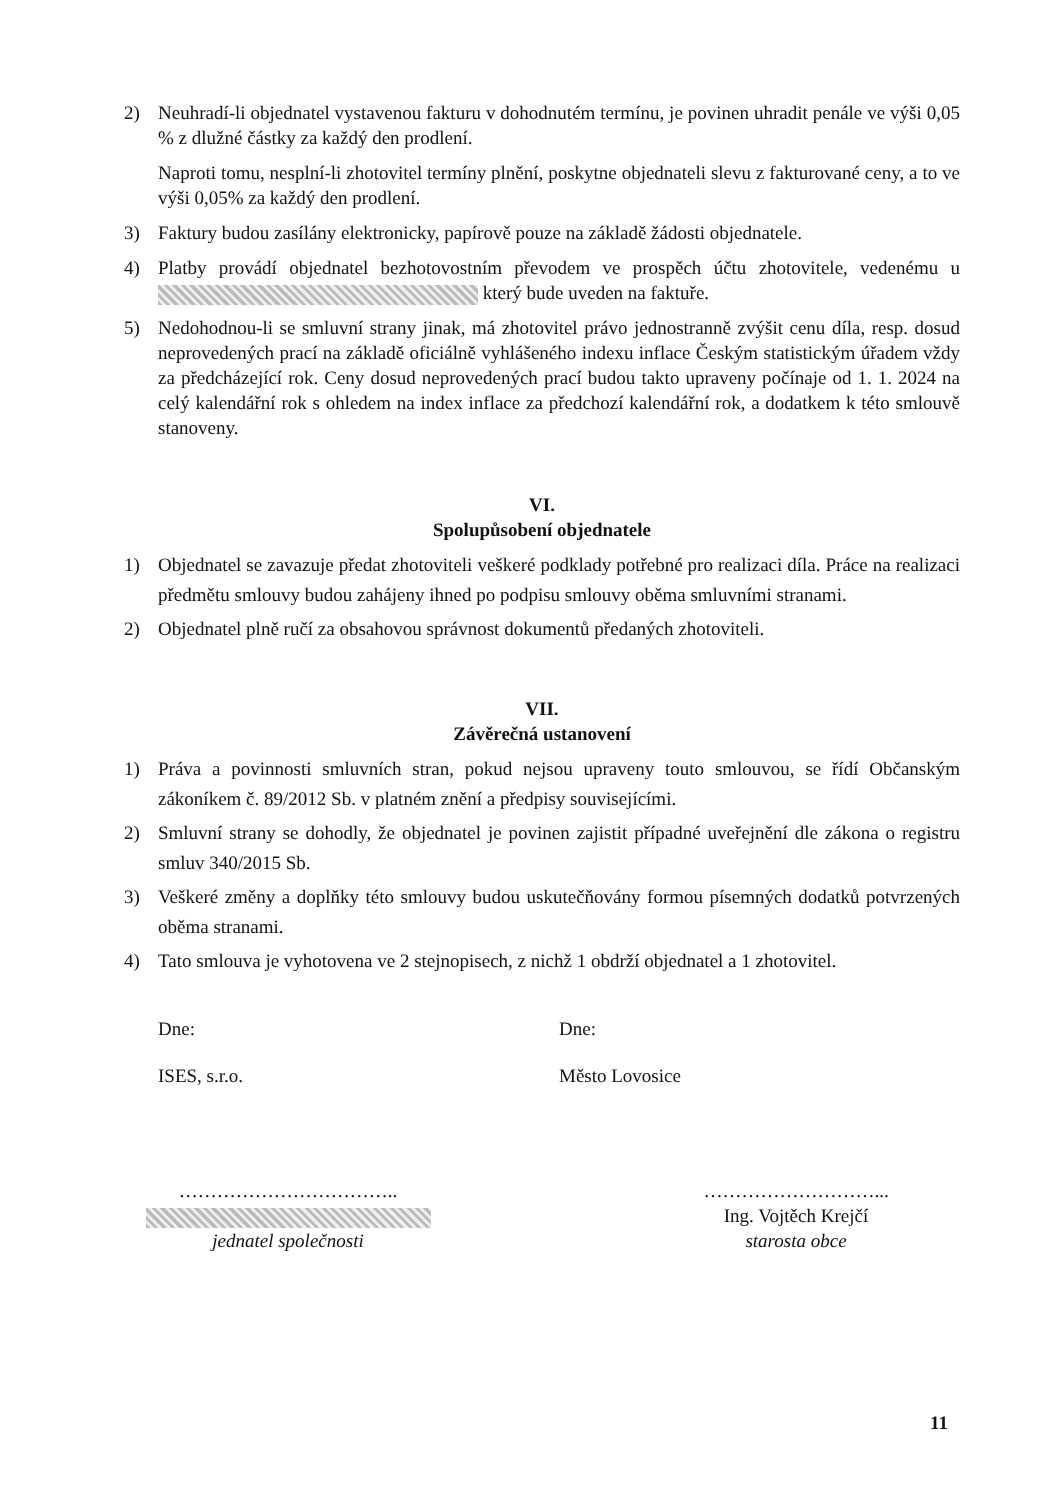2) Neuhradí-li objednatel vystavenou fakturu v dohodnutém termínu, je povinen uhradit penále ve výši 0,05 % z dlužné částky za každý den prodlení.
Naproti tomu, nesplní-li zhotovitel termíny plnění, poskytne objednateli slevu z fakturované ceny, a to ve výši 0,05% za každý den prodlení.
3) Faktury budou zasílány elektronicky, papírově pouze na základě žádosti objednatele.
4) Platby provádí objednatel bezhotovostním převodem ve prospěch účtu zhotovitele, vedenému u který bude uveden na faktuře.
5) Nedohodnou-li se smluvní strany jinak, má zhotovitel právo jednostranně zvýšit cenu díla, resp. dosud neprovedených prací na základě oficiálně vyhlášeného indexu inflace Českým statistickým úřadem vždy za předcházející rok. Ceny dosud neprovedených prací budou takto upraveny počínaje od 1. 1. 2024 na celý kalendářní rok s ohledem na index inflace za předchozí kalendářní rok, a dodatkem k této smlouvě stanoveny.
VI.
Spolupůsobení objednatele
1) Objednatel se zavazuje předat zhotoviteli veškeré podklady potřebné pro realizaci díla. Práce na realizaci předmětu smlouvy budou zahájeny ihned po podpisu smlouvy oběma smluvními stranami.
2) Objednatel plně ručí za obsahovou správnost dokumentů předaných zhotoviteli.
VII.
Závěrečná ustanovení
1) Práva a povinnosti smluvních stran, pokud nejsou upraveny touto smlouvou, se řídí Občanským zákoníkem č. 89/2012 Sb. v platném znění a předpisy souvisejícími.
2) Smluvní strany se dohodly, že objednatel je povinen zajistit případné uveřejnění dle zákona o registru smluv 340/2015 Sb.
3) Veškeré změny a doplňky této smlouvy budou uskutečňovány formou písemných dodatků potvrzených oběma stranami.
4) Tato smlouva je vyhotovena ve 2 stejnopisech, z nichž 1 obdrží objednatel a 1 zhotovitel.
Dne: Dne:
ISES, s.r.o. Město Lovosice
……………………………..
jednatel společnosti
………………………...
Ing. Vojtěch Krejčí
starosta obce
11